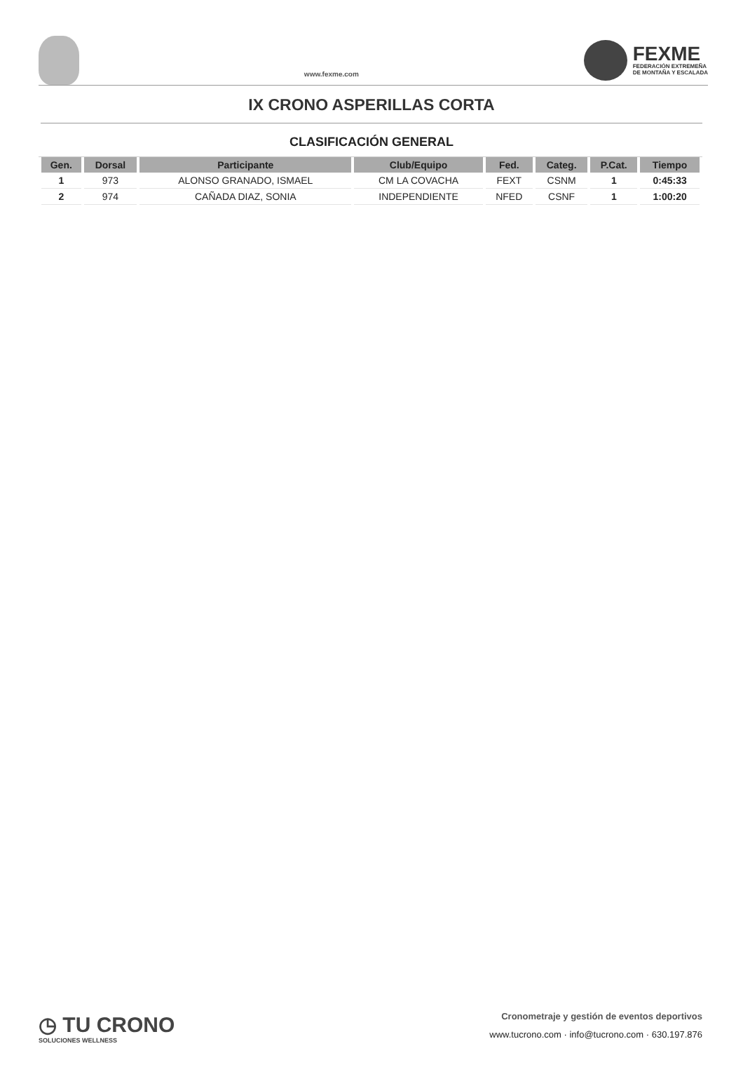www.fexme.com
FEXME
FEDERACIÓN EXTREMEÑA
DE MONTAÑA Y ESCALADA
IX CRONO ASPERILLAS CORTA
CLASIFICACIÓN GENERAL
| Gen. | Dorsal | Participante | Club/Equipo | Fed. | Categ. | P.Cat. | Tiempo |
| --- | --- | --- | --- | --- | --- | --- | --- |
| 1 | 973 | ALONSO GRANADO, ISMAEL | CM LA COVACHA | FEXT | CSNM | 1 | 0:45:33 |
| 2 | 974 | CAÑADA DIAZ, SONIA | INDEPENDIENTE | NFED | CSNF | 1 | 1:00:20 |
◷ TU CRONO
SOLUCIONES WELLNESS
Cronometraje y gestión de eventos deportivos
www.tucrono.com · info@tucrono.com · 630.197.876